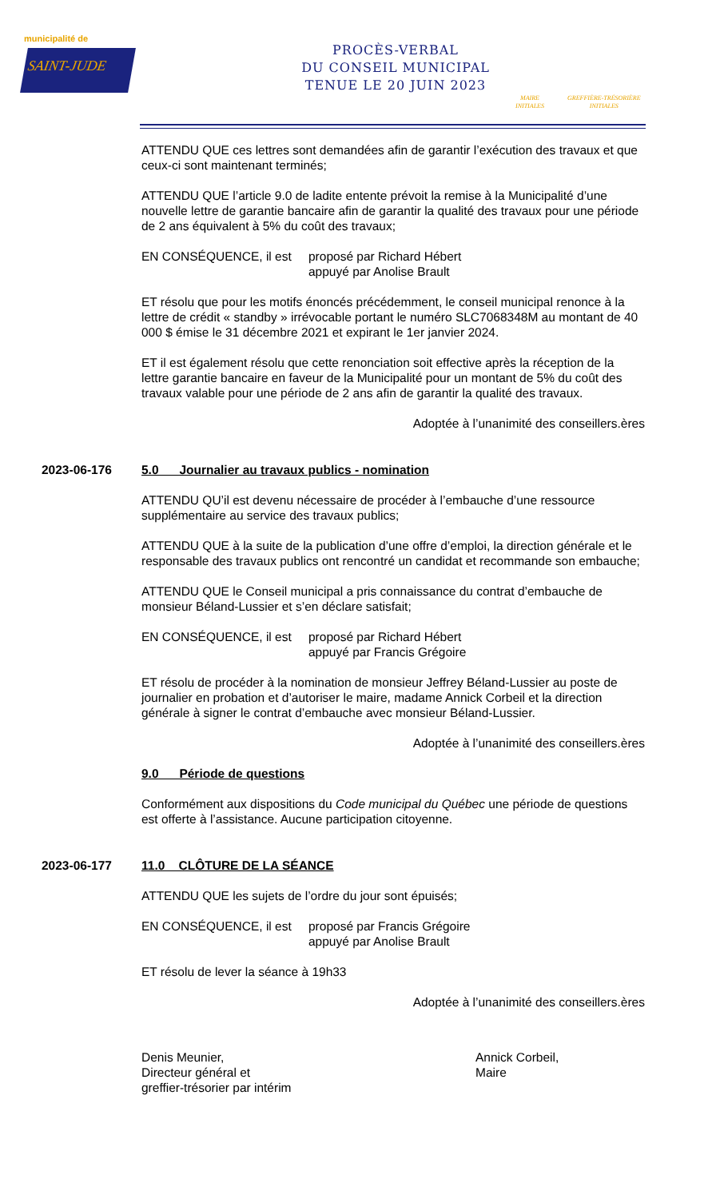municipalité de
SAINT-JUDE
PROCÈS-VERBAL
DU CONSEIL MUNICIPAL
TENUE LE 20 JUIN 2023
MAIRE
INITIALES
GREFFIÈRE-TRÉSORIÈRE
INITIALES
ATTENDU QUE ces lettres sont demandées afin de garantir l’exécution des travaux et que ceux-ci sont maintenant terminés;
ATTENDU QUE l’article 9.0 de ladite entente prévoit la remise à la Municipalité d’une nouvelle lettre de garantie bancaire afin de garantir la qualité des travaux pour une période de 2 ans équivalent à 5% du coût des travaux;
EN CONSÉQUENCE, il est proposé par Richard Hébert
appuyé par Anolise Brault
ET résolu que pour les motifs énoncés précédemment, le conseil municipal renonce à la lettre de crédit « standby » irrévocable portant le numéro SLC7068348M au montant de 40 000 $ émise le 31 décembre 2021 et expirant le 1er janvier 2024.
ET il est également résolu que cette renonciation soit effective après la réception de la lettre garantie bancaire en faveur de la Municipalité pour un montant de 5% du coût des travaux valable pour une période de 2 ans afin de garantir la qualité des travaux.
Adoptée à l’unanimité des conseillers.ères
2023-06-176 5.0 Journalier au travaux publics - nomination
ATTENDU QU’il est devenu nécessaire de procéder à l’embauche d’une ressource supplémentaire au service des travaux publics;
ATTENDU QUE à la suite de la publication d’une offre d’emploi, la direction générale et le responsable des travaux publics ont rencontré un candidat et recommande son embauche;
ATTENDU QUE le Conseil municipal a pris connaissance du contrat d’embauche de monsieur Béland-Lussier et s’en déclare satisfait;
EN CONSÉQUENCE, il est proposé par Richard Hébert
appuyé par Francis Grégoire
ET résolu de procéder à la nomination de monsieur Jeffrey Béland-Lussier au poste de journalier en probation et d’autoriser le maire, madame Annick Corbeil et la direction générale à signer le contrat d’embauche avec monsieur Béland-Lussier.
Adoptée à l’unanimité des conseillers.ères
9.0 Période de questions
Conformément aux dispositions du Code municipal du Québec une période de questions est offerte à l’assistance. Aucune participation citoyenne.
2023-06-177 11.0 CLÔTURE DE LA SÉANCE
ATTENDU QUE les sujets de l’ordre du jour sont épuisés;
EN CONSÉQUENCE, il est proposé par Francis Grégoire
appuyé par Anolise Brault
ET résolu de lever la séance à 19h33
Adoptée à l’unanimité des conseillers.ères
Denis Meunier,
Directeur général et
greffier-trésorier par intérim
Annick Corbeil,
Maire